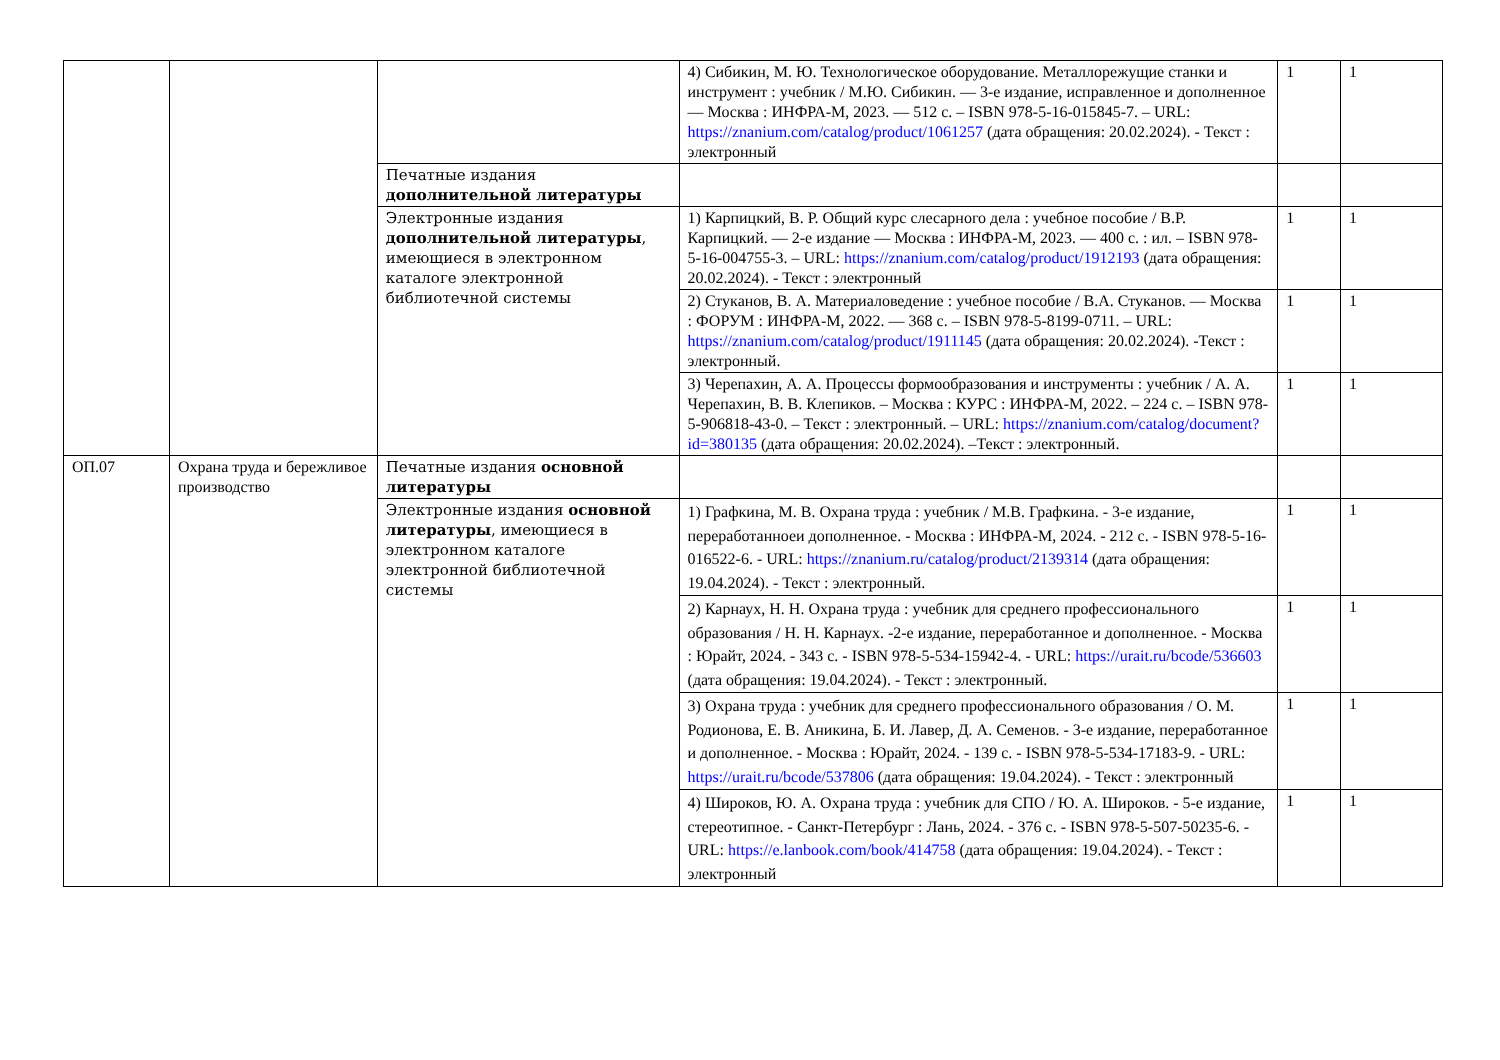| | | | 4) Сибикин, М. Ю. Технологическое оборудование. Металлорежущие станки и инструмент : учебник / М.Ю. Сибикин. — 3-е издание, исправленное и дополненное — Москва : ИНФРА-М, 2023. — 512 с. – ISBN 978-5-16-015845-7. – URL: https://znanium.com/catalog/product/1061257 (дата обращения: 20.02.2024). - Текст : электронный | 1 | 1 |
| | | Печатные издания дополнительной литературы | | | |
| | | Электронные издания дополнительной литературы , имеющиеся в электронном каталоге электронной библиотечной системы | 1) Карпицкий, В. Р. Общий курс слесарного дела : учебное пособие / В.Р. Карпицкий. — 2-е издание — Москва : ИНФРА-М, 2023. — 400 с. : ил. – ISBN 978-5-16-004755-3. – URL: https://znanium.com/catalog/product/1912193 (дата обращения: 20.02.2024). - Текст : электронный | 1 | 1 |
| | | | 2) Стуканов, В. А. Материаловедение : учебное пособие / В.А. Стуканов. — Москва : ФОРУМ : ИНФРА-М, 2022. — 368 с. – ISBN 978-5-8199-0711. – URL: https://znanium.com/catalog/product/1911145 (дата обращения: 20.02.2024). -Текст : электронный. | 1 | 1 |
| | | | 3) Черепахин, А. А. Процессы формообразования и инструменты : учебник / А. А. Черепахин, В. В. Клепиков. – Москва : КУРС : ИНФРА-М, 2022. – 224 с. – ISBN 978-5-906818-43-0. – Текст : электронный. – URL: https://znanium.com/catalog/document?id=380135 (дата обращения: 20.02.2024). –Текст : электронный. | 1 | 1 |
| ОП.07 | Охрана труда и бережливое производство | Печатные издания основной литературы | | | |
| | | Электронные издания основной литературы , имеющиеся в электронном каталоге электронной библиотечной системы | 1) Графкина, М. В. Охрана труда : учебник / М.В. Графкина. - 3-е издание, переработанноеи дополненное. - Москва : ИНФРА-М, 2024. - 212 с. - ISBN 978-5-16-016522-6. - URL: https://znanium.ru/catalog/product/2139314 (дата обращения: 19.04.2024). - Текст : электронный. | 1 | 1 |
| | | | 2) Карнаух, Н. Н. Охрана труда : учебник для среднего профессионального образования / Н. Н. Карнаух. -2-е издание, переработанное и дополненное. - Москва : Юрайт, 2024. - 343 с. - ISBN 978-5-534-15942-4. - URL: https://urait.ru/bcode/536603 (дата обращения: 19.04.2024). - Текст : электронный. | 1 | 1 |
| | | | 3) Охрана труда : учебник для среднего профессионального образования / О. М. Родионова, Е. В. Аникина, Б. И. Лавер, Д. А. Семенов. - 3-е издание, переработанное и дополненное. - Москва : Юрайт, 2024. - 139 с. - ISBN 978-5-534-17183-9. - URL: https://urait.ru/bcode/537806 (дата обращения: 19.04.2024). - Текст : электронный | 1 | 1 |
| | | | 4) Широков, Ю. А. Охрана труда : учебник для СПО / Ю. А. Широков. - 5-е издание, стереотипное. - Санкт-Петербург : Лань, 2024. - 376 с. - ISBN 978-5-507-50235-6. - URL: https://e.lanbook.com/book/414758 (дата обращения: 19.04.2024). - Текст : электронный | 1 | 1 |